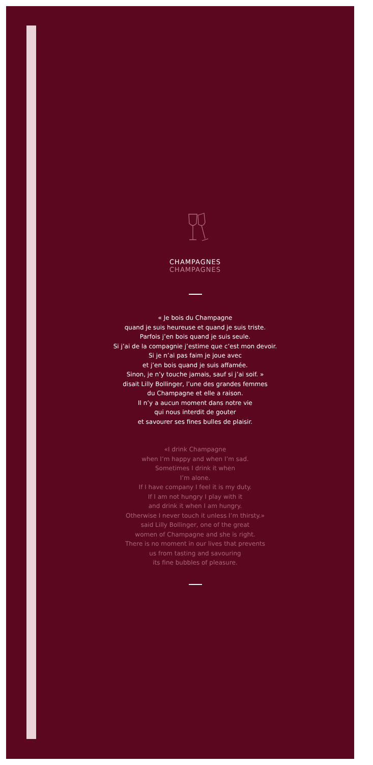CHAMPAGNES
CHAMPAGNES
« Je bois du Champagne
quand je suis heureuse et quand je suis triste.
Parfois j’en bois quand je suis seule.
Si j’ai de la compagnie j’estime que c’est mon devoir.
Si je n’ai pas faim je joue avec
et j’en bois quand je suis affamée.
Sinon, je n’y touche jamais, sauf si j’ai soif. »
disait Lilly Bollinger, l’une des grandes femmes
du Champagne et elle a raison.
Il n’y a aucun moment dans notre vie
qui nous interdit de gouter
et savourer ses fines bulles de plaisir.
«I drink Champagne
when I’m happy and when I’m sad.
Sometimes I drink it when
I’m alone.
If I have company I feel it is my duty.
If I am not hungry I play with it
and drink it when I am hungry.
Otherwise I never touch it unless I’m thirsty.»
said Lilly Bollinger, one of the great
women of Champagne and she is right.
There is no moment in our lives that prevents
us from tasting and savouring
its fine bubbles of pleasure.